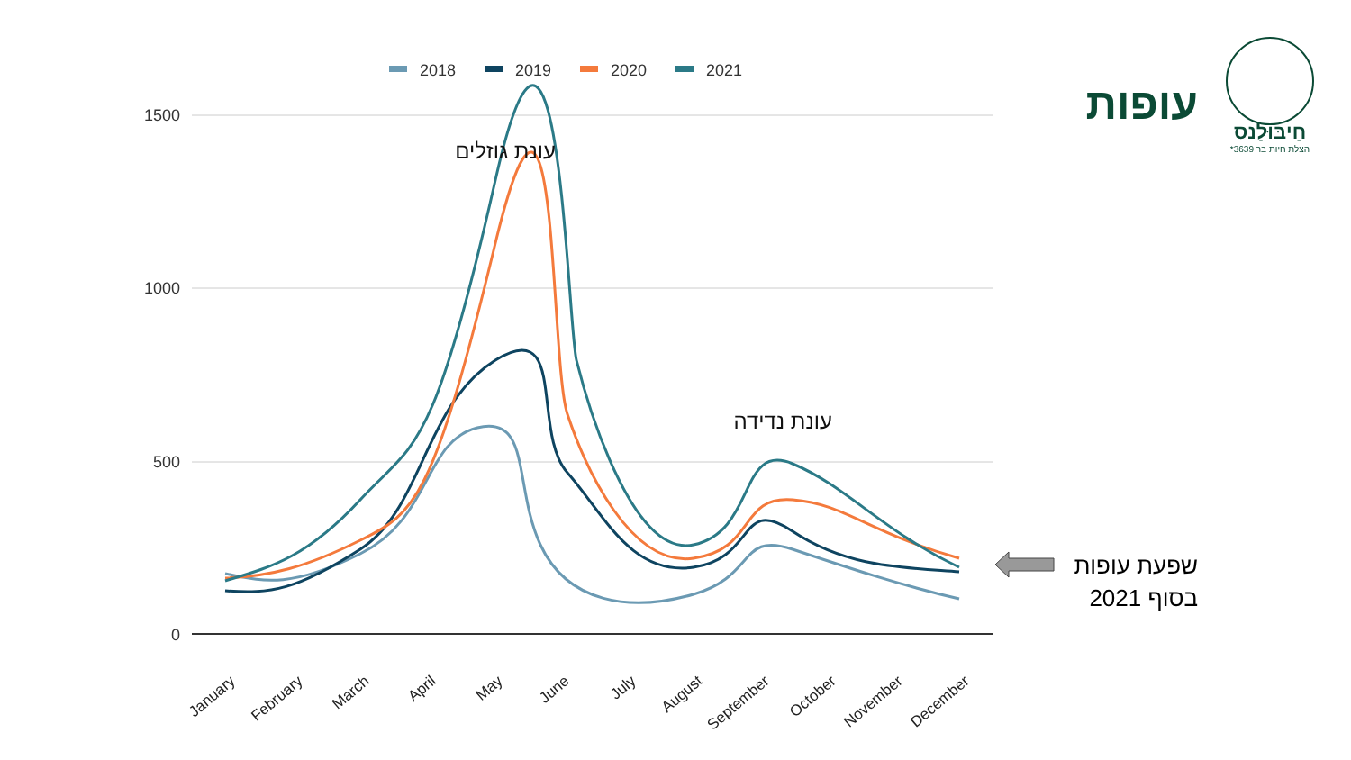עופות
חַיבּוּלַנס
הצלת חיות בר 3639*
2018
2019
2020
2021
1500
1000
500
0
עונת גוזלים
עונת נדידה
January
February
March
April
May
June
July
August
September
October
November
December
שפעת עופות
בסוף 2021